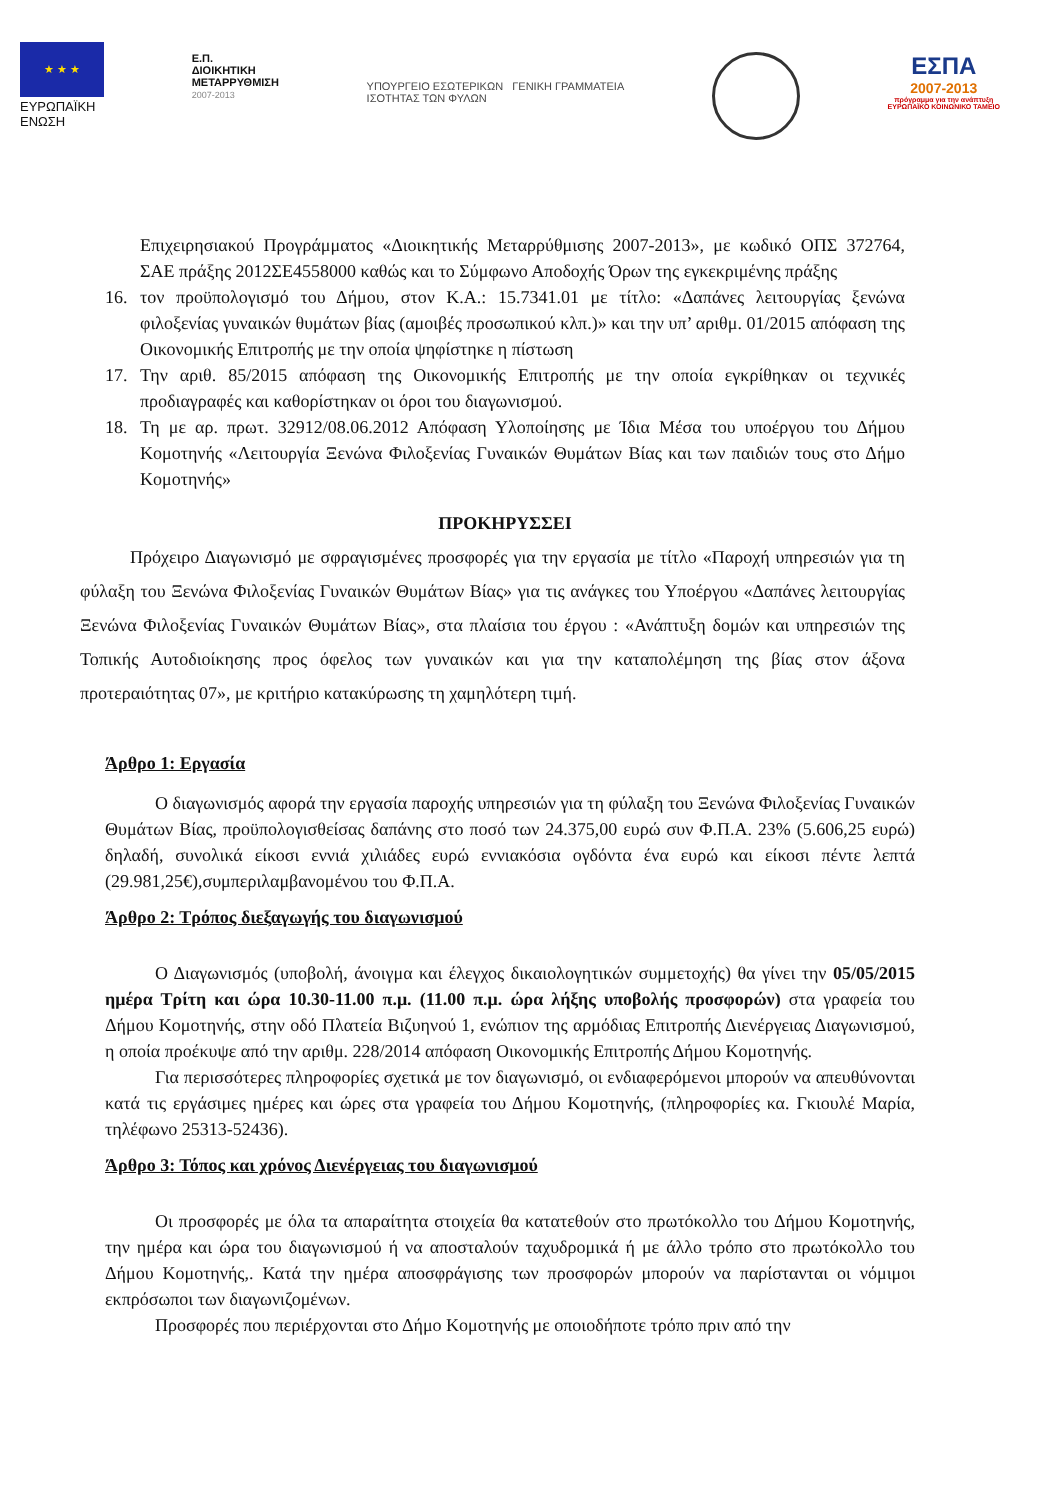★ ★ ★
ΕΥΡΩΠΑΪΚΗ ΕΝΩΣΗ
Ε.Π.
ΔΙΟΙΚΗΤΙΚΗ
ΜΕΤΑΡΡΥΘΜΙΣΗ
2007-2013
ΥΠΟΥΡΓΕΙΟ ΕΣΩΤΕΡΙΚΩΝ ΓΕΝΙΚΗ ΓΡΑΜΜΑΤΕΙΑ
ΙΣΟΤΗΤΑΣ ΤΩΝ ΦΥΛΩΝ
ΕΣΠΑ
2007-2013
πρόγραμμα για την ανάπτυξη
ΕΥΡΩΠΑΪΚΟ ΚΟΙΝΩΝΙΚΟ ΤΑΜΕΙΟ
Επιχειρησιακού Προγράμματος «Διοικητικής Μεταρρύθμισης 2007-2013», με κωδικό ΟΠΣ 372764, ΣΑΕ πράξης 2012ΣΕ4558000 καθώς και το Σύμφωνο Αποδοχής Όρων της εγκεκριμένης πράξης
16. τον προϋπολογισμό του Δήμου, στον Κ.Α.: 15.7341.01 με τίτλο: «Δαπάνες λειτουργίας ξενώνα φιλοξενίας γυναικών θυμάτων βίας (αμοιβές προσωπικού κλπ.)» και την υπ’ αριθμ. 01/2015 απόφαση της Οικονομικής Επιτροπής με την οποία ψηφίστηκε η πίστωση
17. Την αριθ. 85/2015 απόφαση της Οικονομικής Επιτροπής με την οποία εγκρίθηκαν οι τεχνικές προδιαγραφές και καθορίστηκαν οι όροι του διαγωνισμού.
18. Τη με αρ. πρωτ. 32912/08.06.2012 Απόφαση Υλοποίησης με Ίδια Μέσα του υποέργου του Δήμου Κομοτηνής «Λειτουργία Ξενώνα Φιλοξενίας Γυναικών Θυμάτων Βίας και των παιδιών τους στο Δήμο Κομοτηνής»
ΠΡΟΚΗΡΥΣΣΕΙ
Πρόχειρο Διαγωνισμό με σφραγισμένες προσφορές για την εργασία με τίτλο «Παροχή υπηρεσιών για τη φύλαξη του Ξενώνα Φιλοξενίας Γυναικών Θυμάτων Βίας» για τις ανάγκες του Υποέργου «Δαπάνες λειτουργίας Ξενώνα Φιλοξενίας Γυναικών Θυμάτων Βίας», στα πλαίσια του έργου : «Ανάπτυξη δομών και υπηρεσιών της Τοπικής Αυτοδιοίκησης προς όφελος των γυναικών και για την καταπολέμηση της βίας στον άξονα προτεραιότητας 07», με κριτήριο κατακύρωσης τη χαμηλότερη τιμή.
Άρθρο 1: Εργασία
Ο διαγωνισμός αφορά την εργασία παροχής υπηρεσιών για τη φύλαξη του Ξενώνα Φιλοξενίας Γυναικών Θυμάτων Βίας, προϋπολογισθείσας δαπάνης στο ποσό των 24.375,00 ευρώ συν Φ.Π.Α. 23% (5.606,25 ευρώ) δηλαδή, συνολικά είκοσι εννιά χιλιάδες ευρώ εννιακόσια ογδόντα ένα ευρώ και είκοσι πέντε λεπτά (29.981,25€),συμπεριλαμβανομένου του Φ.Π.Α.
Άρθρο 2: Τρόπος διεξαγωγής του διαγωνισμού
Ο Διαγωνισμός (υποβολή, άνοιγμα και έλεγχος δικαιολογητικών συμμετοχής) θα γίνει την 05/05/2015 ημέρα Τρίτη και ώρα 10.30-11.00 π.μ. (11.00 π.μ. ώρα λήξης υποβολής προσφορών) στα γραφεία του Δήμου Κομοτηνής, στην οδό Πλατεία Βιζυηνού 1, ενώπιον της αρμόδιας Επιτροπής Διενέργειας Διαγωνισμού, η οποία προέκυψε από την αριθμ. 228/2014 απόφαση Οικονομικής Επιτροπής Δήμου Κομοτηνής.
Για περισσότερες πληροφορίες σχετικά με τον διαγωνισμό, οι ενδιαφερόμενοι μπορούν να απευθύνονται κατά τις εργάσιμες ημέρες και ώρες στα γραφεία του Δήμου Κομοτηνής, (πληροφορίες κα. Γκιουλέ Μαρία, τηλέφωνο 25313-52436).
Άρθρο 3: Τόπος και χρόνος Διενέργειας του διαγωνισμού
Οι προσφορές με όλα τα απαραίτητα στοιχεία θα κατατεθούν στο πρωτόκολλο του Δήμου Κομοτηνής, την ημέρα και ώρα του διαγωνισμού ή να αποσταλούν ταχυδρομικά ή με άλλο τρόπο στο πρωτόκολλο του Δήμου Κομοτηνής,. Κατά την ημέρα αποσφράγισης των προσφορών μπορούν να παρίστανται οι νόμιμοι εκπρόσωποι των διαγωνιζομένων.
Προσφορές που περιέρχονται στο Δήμο Κομοτηνής με οποιοδήποτε τρόπο πριν από την